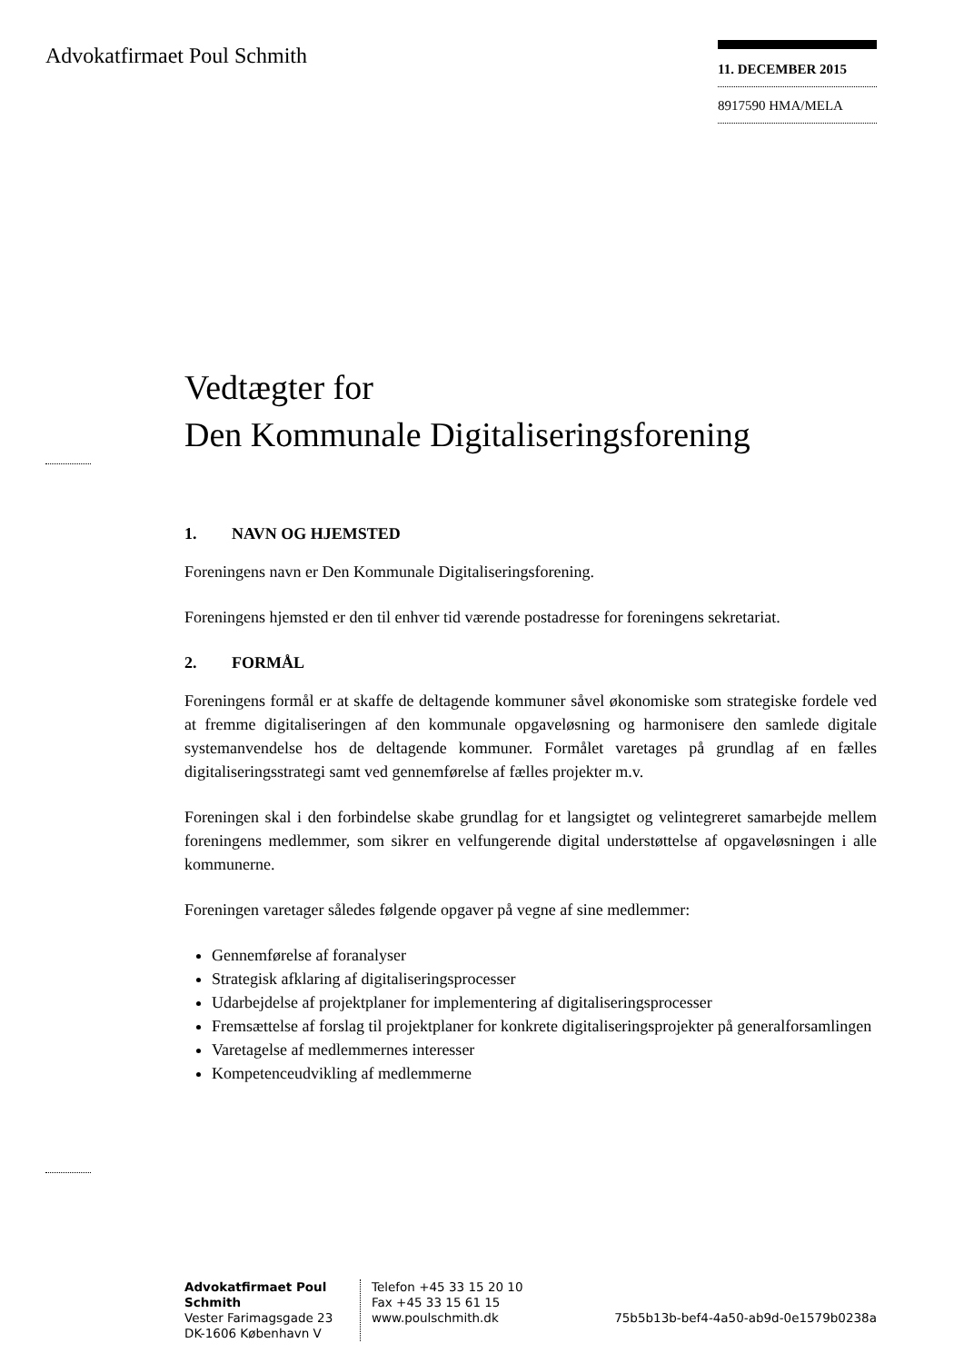Advokatfirmaet Poul Schmith
11. DECEMBER 2015
8917590 HMA/MELA
Vedtægter for
Den Kommunale Digitaliseringsforening
1. NAVN OG HJEMSTED
Foreningens navn er Den Kommunale Digitaliseringsforening.
Foreningens hjemsted er den til enhver tid værende postadresse for foreningens sekretariat.
2. FORMÅL
Foreningens formål er at skaffe de deltagende kommuner såvel økonomiske som strategiske fordele ved at fremme digitaliseringen af den kommunale opgaveløsning og harmonisere den samlede digitale systemanvendelse hos de deltagende kommuner. Formålet varetages på grundlag af en fælles digitaliseringsstrategi samt ved gennemførelse af fælles projekter m.v.
Foreningen skal i den forbindelse skabe grundlag for et langsigtet og velintegreret samarbejde mellem foreningens medlemmer, som sikrer en velfungerende digital understøttelse af opgaveløsningen i alle kommunerne.
Foreningen varetager således følgende opgaver på vegne af sine medlemmer:
Gennemførelse af foranalyser
Strategisk afklaring af digitaliseringsprocesser
Udarbejdelse af projektplaner for implementering af digitaliseringsprocesser
Fremsættelse af forslag til projektplaner for konkrete digitaliseringsprojekter på generalforsamlingen
Varetagelse af medlemmernes interesser
Kompetenceudvikling af medlemmerne
Advokatfirmaet Poul Schmith
Vester Farimagsgade 23
DK-1606 København V
Telefon +45 33 15 20 10
Fax +45 33 15 61 15
www.poulschmith.dk
75b5b13b-bef4-4a50-ab9d-0e1579b0238a